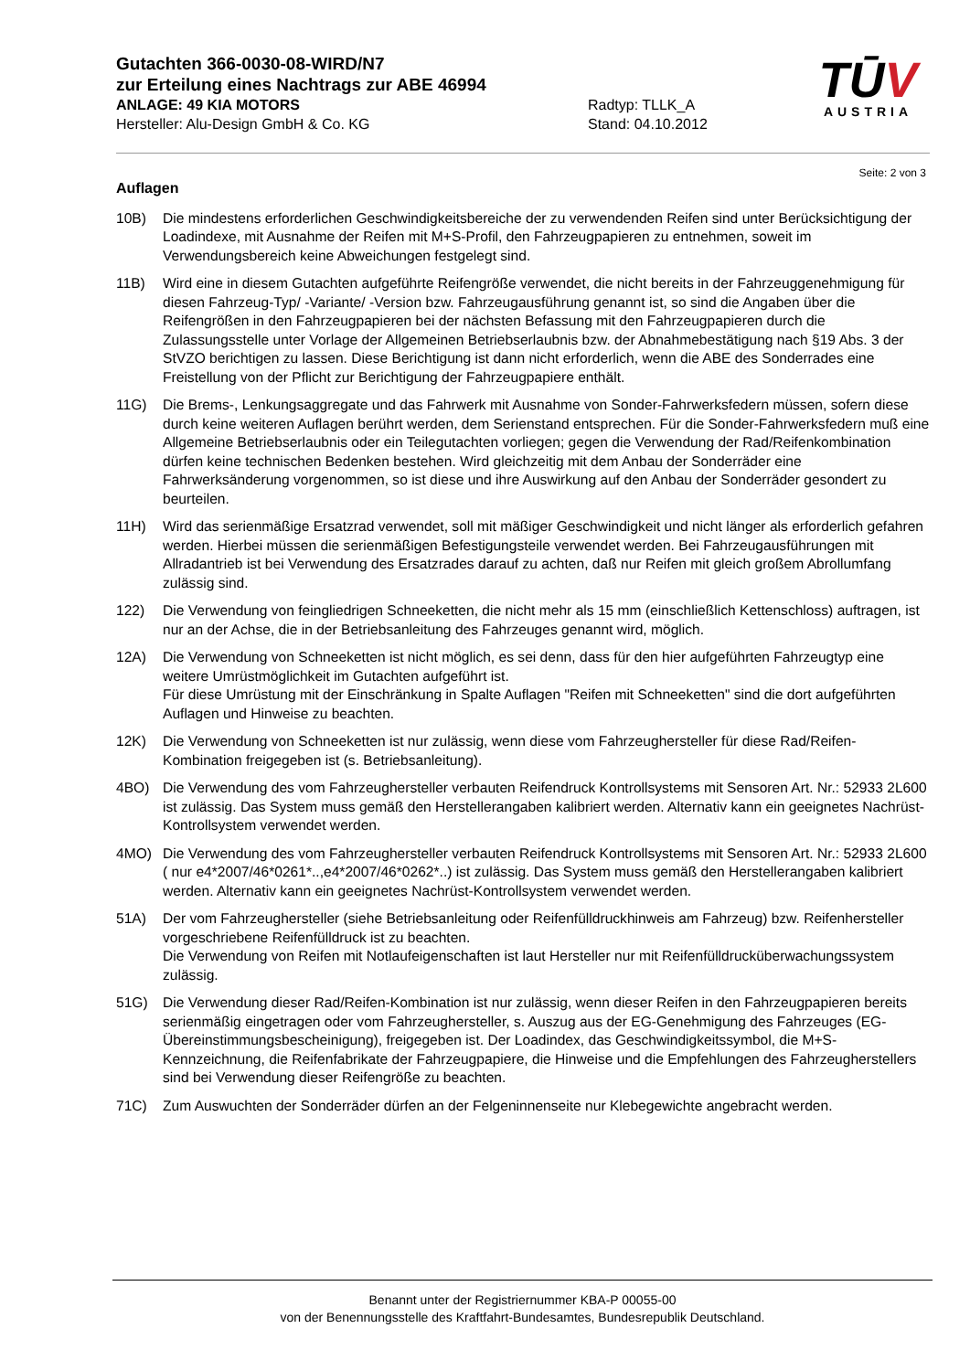Gutachten 366-0030-08-WIRD/N7
zur Erteilung eines Nachtrags zur ABE 46994
ANLAGE: 49 KIA MOTORS Radtyp: TLLK_A
Hersteller: Alu-Design GmbH & Co. KG Stand: 04.10.2012
TŪV
AUSTRIA
Seite: 2 von 3
Auflagen
10B) Die mindestens erforderlichen Geschwindigkeitsbereiche der zu verwendenden Reifen sind unter Berücksichtigung der Loadindexe, mit Ausnahme der Reifen mit M+S-Profil, den Fahrzeugpapieren zu entnehmen, soweit im Verwendungsbereich keine Abweichungen festgelegt sind.
11B) Wird eine in diesem Gutachten aufgeführte Reifengröße verwendet, die nicht bereits in der Fahrzeuggenehmigung für diesen Fahrzeug-Typ/ -Variante/ -Version bzw. Fahrzeugausführung genannt ist, so sind die Angaben über die Reifengrößen in den Fahrzeugpapieren bei der nächsten Befassung mit den Fahrzeugpapieren durch die Zulassungsstelle unter Vorlage der Allgemeinen Betriebserlaubnis bzw. der Abnahmebestätigung nach §19 Abs. 3 der StVZO berichtigen zu lassen. Diese Berichtigung ist dann nicht erforderlich, wenn die ABE des Sonderrades eine Freistellung von der Pflicht zur Berichtigung der Fahrzeugpapiere enthält.
11G) Die Brems-, Lenkungsaggregate und das Fahrwerk mit Ausnahme von Sonder-Fahrwerksfedern müssen, sofern diese durch keine weiteren Auflagen berührt werden, dem Serienstand entsprechen. Für die Sonder-Fahrwerksfedern muß eine Allgemeine Betriebserlaubnis oder ein Teilegutachten vorliegen; gegen die Verwendung der Rad/Reifenkombination dürfen keine technischen Bedenken bestehen. Wird gleichzeitig mit dem Anbau der Sonderräder eine Fahrwerksänderung vorgenommen, so ist diese und ihre Auswirkung auf den Anbau der Sonderräder gesondert zu beurteilen.
11H) Wird das serienmäßige Ersatzrad verwendet, soll mit mäßiger Geschwindigkeit und nicht länger als erforderlich gefahren werden. Hierbei müssen die serienmäßigen Befestigungsteile verwendet werden. Bei Fahrzeugausführungen mit Allradantrieb ist bei Verwendung des Ersatzrades darauf zu achten, daß nur Reifen mit gleich großem Abrollumfang zulässig sind.
122) Die Verwendung von feingliedrigen Schneeketten, die nicht mehr als 15 mm (einschließlich Kettenschloss) auftragen, ist nur an der Achse, die in der Betriebsanleitung des Fahrzeuges genannt wird, möglich.
12A) Die Verwendung von Schneeketten ist nicht möglich, es sei denn, dass für den hier aufgeführten Fahrzeugtyp eine weitere Umrüstmöglichkeit im Gutachten aufgeführt ist.
Für diese Umrüstung mit der Einschränkung in Spalte Auflagen "Reifen mit Schneeketten" sind die dort aufgeführten Auflagen und Hinweise zu beachten.
12K) Die Verwendung von Schneeketten ist nur zulässig, wenn diese vom Fahrzeughersteller für diese Rad/Reifen-Kombination freigegeben ist (s. Betriebsanleitung).
4BO) Die Verwendung des vom Fahrzeughersteller verbauten Reifendruck Kontrollsystems mit Sensoren Art. Nr.: 52933 2L600 ist zulässig. Das System muss gemäß den Herstellerangaben kalibriert werden. Alternativ kann ein geeignetes Nachrüst-Kontrollsystem verwendet werden.
4MO) Die Verwendung des vom Fahrzeughersteller verbauten Reifendruck Kontrollsystems mit Sensoren Art. Nr.: 52933 2L600 ( nur e4*2007/46*0261*..,e4*2007/46*0262*..) ist zulässig. Das System muss gemäß den Herstellerangaben kalibriert werden. Alternativ kann ein geeignetes Nachrüst-Kontrollsystem verwendet werden.
51A) Der vom Fahrzeughersteller (siehe Betriebsanleitung oder Reifenfülldruckhinweis am Fahrzeug) bzw. Reifenhersteller vorgeschriebene Reifenfülldruck ist zu beachten.
Die Verwendung von Reifen mit Notlaufeigenschaften ist laut Hersteller nur mit Reifenfülldrucküberwachungssystem zulässig.
51G) Die Verwendung dieser Rad/Reifen-Kombination ist nur zulässig, wenn dieser Reifen in den Fahrzeugpapieren bereits serienmäßig eingetragen oder vom Fahrzeughersteller, s. Auszug aus der EG-Genehmigung des Fahrzeuges (EG-Übereinstimmungsbescheinigung), freigegeben ist. Der Loadindex, das Geschwindigkeitssymbol, die M+S-Kennzeichnung, die Reifenfabrikate der Fahrzeugpapiere, die Hinweise und die Empfehlungen des Fahrzeugherstellers sind bei Verwendung dieser Reifengröße zu beachten.
71C) Zum Auswuchten der Sonderräder dürfen an der Felgeninnenseite nur Klebegewichte angebracht werden.
Benannt unter der Registriernummer KBA-P 00055-00
von der Benennungsstelle des Kraftfahrt-Bundesamtes, Bundesrepublik Deutschland.